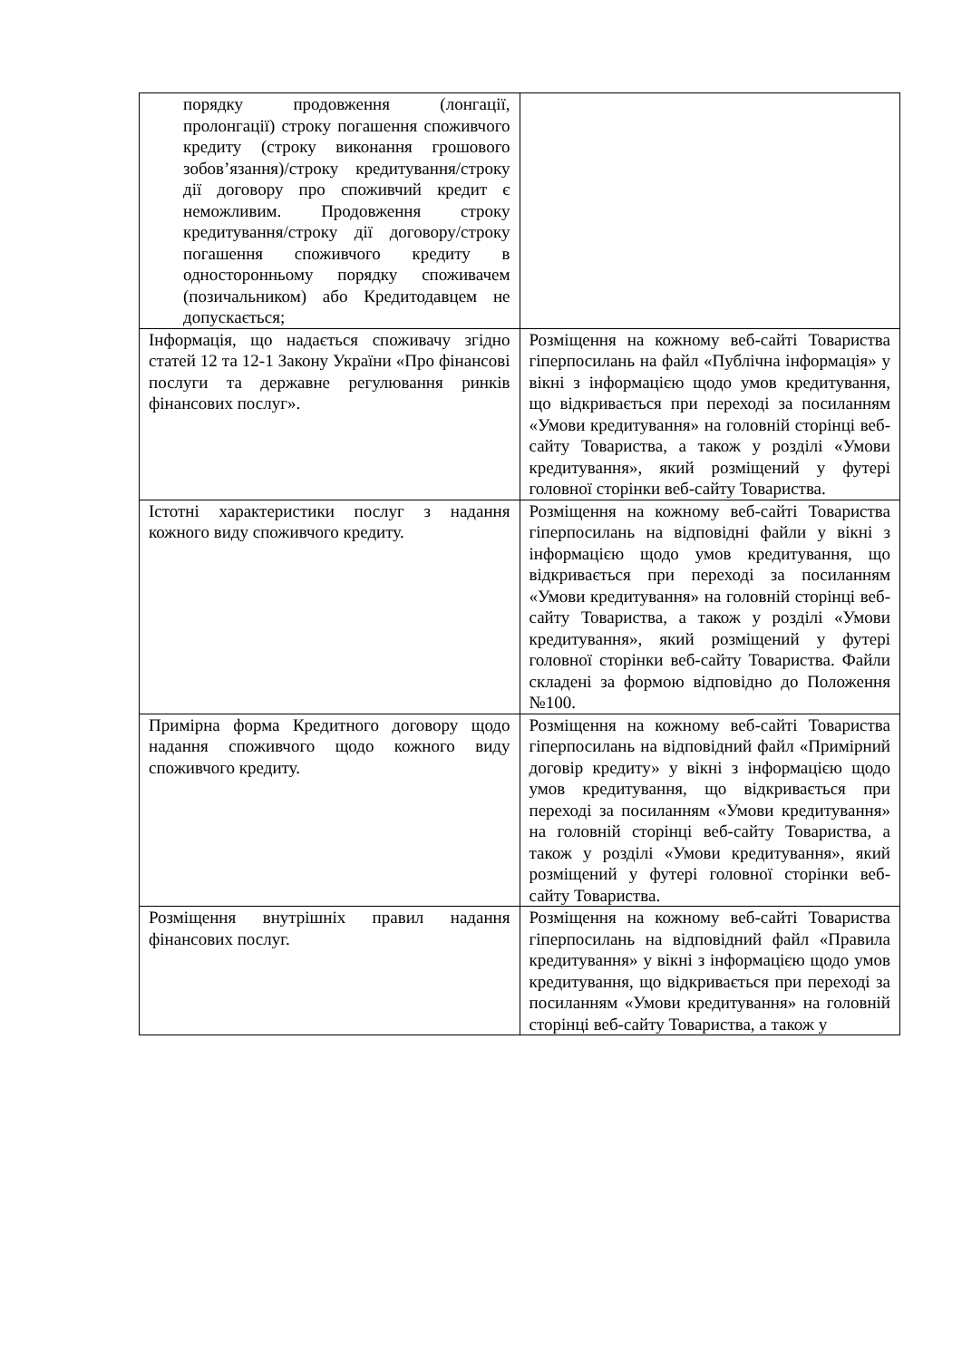| порядку продовження (лонгації, пролонгації) строку погашення споживчого кредиту (строку виконання грошового зобов’язання)/строку кредитування/строку дії договору про споживчий кредит є неможливим. Продовження строку кредитування/строку дії договору/строку погашення споживчого кредиту в односторонньому порядку споживачем (позичальником) або Кредитодавцем не допускається; | |
| Інформація, що надається споживачу згідно статей 12 та 12-1 Закону України «Про фінансові послуги та державне регулювання ринків фінансових послуг». | Розміщення на кожному веб-сайті Товариства гіперпосилань на файл «Публічна інформація» у вікні з інформацією щодо умов кредитування, що відкривається при переході за посиланням «Умови кредитування» на головній сторінці веб-сайту Товариства, а також у розділі «Умови кредитування», який розміщений у футері головної сторінки веб-сайту Товариства. |
| Істотні характеристики послуг з надання кожного виду споживчого кредиту. | Розміщення на кожному веб-сайті Товариства гіперпосилань на відповідні файли у вікні з інформацією щодо умов кредитування, що відкривається при переході за посиланням «Умови кредитування» на головній сторінці веб-сайту Товариства, а також у розділі «Умови кредитування», який розміщений у футері головної сторінки веб-сайту Товариства. Файли складені за формою відповідно до Положення №100. |
| Примірна форма Кредитного договору щодо надання споживчого щодо кожного виду споживчого кредиту. | Розміщення на кожному веб-сайті Товариства гіперпосилань на відповідний файл «Примірний договір кредиту» у вікні з інформацією щодо умов кредитування, що відкривається при переході за посиланням «Умови кредитування» на головній сторінці веб-сайту Товариства, а також у розділі «Умови кредитування», який розміщений у футері головної сторінки веб-сайту Товариства. |
| Розміщення внутрішніх правил надання фінансових послуг. | Розміщення на кожному веб-сайті Товариства гіперпосилань на відповідний файл «Правила кредитування» у вікні з інформацією щодо умов кредитування, що відкривається при переході за посиланням «Умови кредитування» на головній сторінці веб-сайту Товариства, а також у |